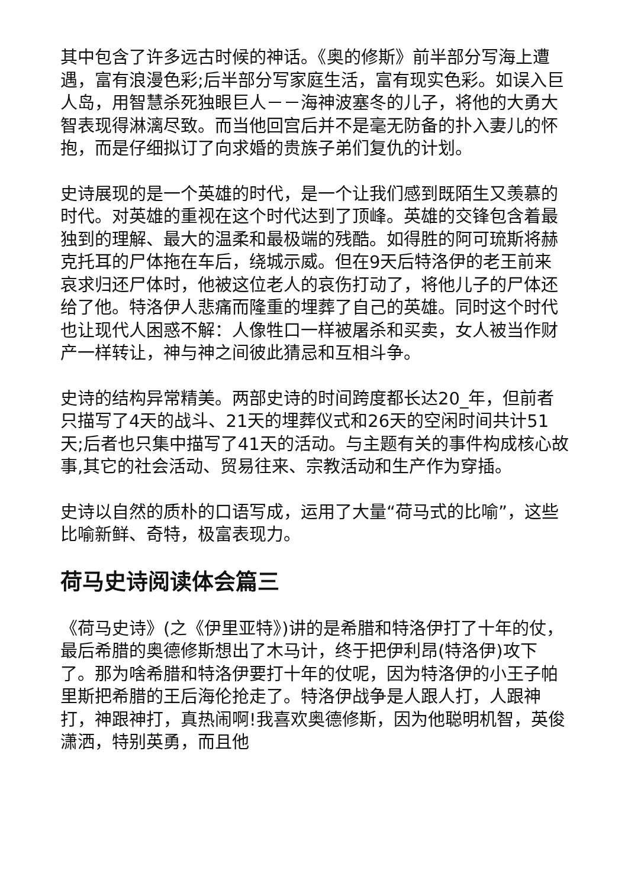其中包含了许多远古时候的神话。《奥的修斯》前半部分写海上遭遇，富有浪漫色彩;后半部分写家庭生活，富有现实色彩。如误入巨人岛，用智慧杀死独眼巨人－－海神波塞冬的儿子，将他的大勇大智表现得淋漓尽致。而当他回宫后并不是毫无防备的扑入妻儿的怀抱，而是仔细拟订了向求婚的贵族子弟们复仇的计划。
史诗展现的是一个英雄的时代，是一个让我们感到既陌生又羡慕的时代。对英雄的重视在这个时代达到了顶峰。英雄的交锋包含着最独到的理解、最大的温柔和最极端的残酷。如得胜的阿可琉斯将赫克托耳的尸体拖在车后，绕城示威。但在9天后特洛伊的老王前来哀求归还尸体时，他被这位老人的哀伤打动了，将他儿子的尸体还给了他。特洛伊人悲痛而隆重的埋葬了自己的英雄。同时这个时代也让现代人困惑不解：人像牲口一样被屠杀和买卖，女人被当作财产一样转让，神与神之间彼此猜忌和互相斗争。
史诗的结构异常精美。两部史诗的时间跨度都长达20_年，但前者只描写了4天的战斗、21天的埋葬仪式和26天的空闲时间共计51天;后者也只集中描写了41天的活动。与主题有关的事件构成核心故事,其它的社会活动、贸易往来、宗教活动和生产作为穿插。
史诗以自然的质朴的口语写成，运用了大量“荷马式的比喻”，这些比喻新鲜、奇特，极富表现力。
荷马史诗阅读体会篇三
《荷马史诗》(之《伊里亚特》)讲的是希腊和特洛伊打了十年的仗，最后希腊的奥德修斯想出了木马计，终于把伊利昂(特洛伊)攻下了。那为啥希腊和特洛伊要打十年的仗呢，因为特洛伊的小王子帕里斯把希腊的王后海伦抢走了。特洛伊战争是人跟人打，人跟神打，神跟神打，真热闹啊!我喜欢奥德修斯，因为他聪明机智，英俊潇洒，特别英勇，而且他